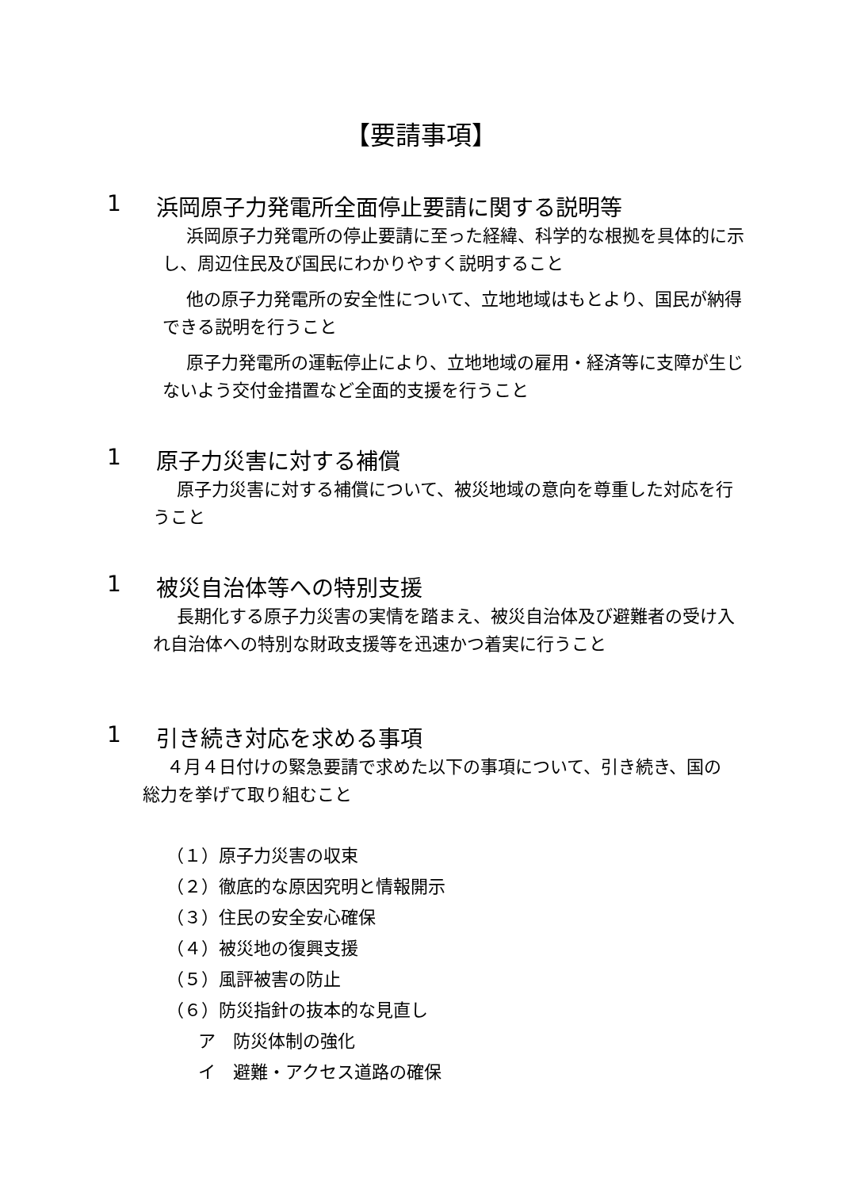【要請事項】
1 浜岡原子力発電所全面停止要請に関する説明等
浜岡原子力発電所の停止要請に至った経緯、科学的な根拠を具体的に示し、周辺住民及び国民にわかりやすく説明すること
他の原子力発電所の安全性について、立地地域はもとより、国民が納得できる説明を行うこと
原子力発電所の運転停止により、立地地域の雇用・経済等に支障が生じないよう交付金措置など全面的支援を行うこと
1 原子力災害に対する補償
原子力災害に対する補償について、被災地域の意向を尊重した対応を行うこと
1 被災自治体等への特別支援
長期化する原子力災害の実情を踏まえ、被災自治体及び避難者の受け入れ自治体への特別な財政支援等を迅速かつ着実に行うこと
1 引き続き対応を求める事項
４月４日付けの緊急要請で求めた以下の事項について、引き続き、国の総力を挙げて取り組むこと
（１）原子力災害の収束
（２）徹底的な原因究明と情報開示
（３）住民の安全安心確保
（４）被災地の復興支援
（５）風評被害の防止
（６）防災指針の抜本的な見直し
ア　防災体制の強化
イ　避難・アクセス道路の確保